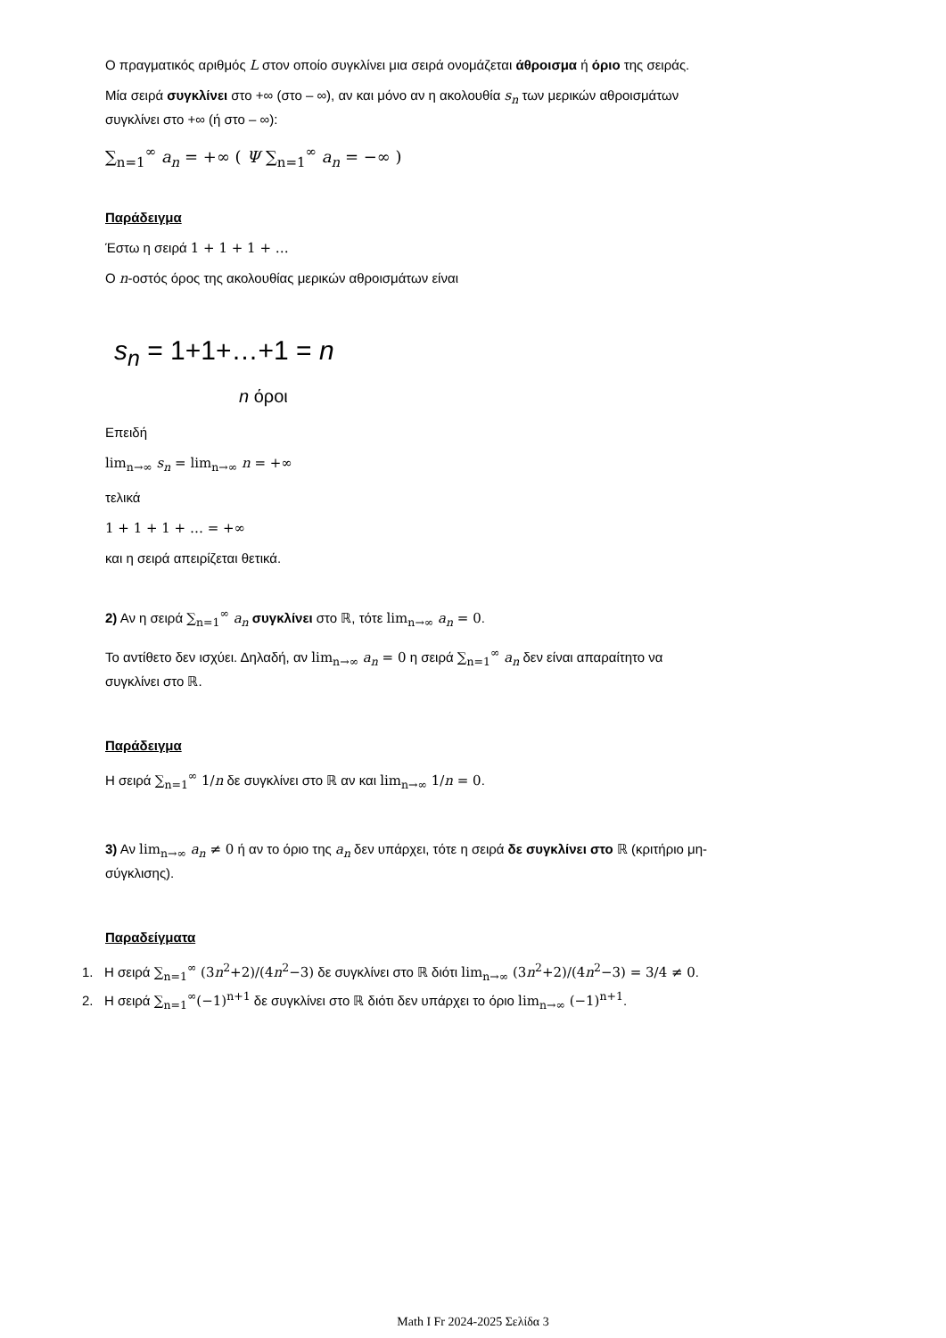Ο πραγματικός αριθμός L στον οποίο συγκλίνει μια σειρά ονομάζεται άθροισμα ή όριο της σειράς.
Μία σειρά συγκλίνει στο +∞ (στο – ∞), αν και μόνο αν η ακολουθία s<sub>n</sub> των μερικών αθροισμάτων συγκλίνει στο +∞ (ή στο – ∞):
∑<sub>n=1</sub><sup>∞</sup> a<sub>n</sub> = +∞ ( Ψ ∑<sub>n=1</sub><sup>∞</sup> a<sub>n</sub> = −∞ )
Παράδειγμα
Έστω η σειρά 1 + 1 + 1 + …
Ο n-οστός όρος της ακολουθίας μερικών αθροισμάτων είναι
s<sub>n</sub> = 1+1+…+1 = n
n όροι
Επειδή
lim<sub>n→∞</sub> s<sub>n</sub> = lim<sub>n→∞</sub> n = +∞
τελικά
1 + 1 + 1 + … = +∞
και η σειρά απειρίζεται θετικά.
2) Αν η σειρά ∑<sub>n=1</sub><sup>∞</sup> a<sub>n</sub> συγκλίνει στο ℝ, τότε lim<sub>n→∞</sub> a<sub>n</sub> = 0.
Το αντίθετο δεν ισχύει. Δηλαδή, αν lim<sub>n→∞</sub> a<sub>n</sub> = 0 η σειρά ∑<sub>n=1</sub><sup>∞</sup> a<sub>n</sub> δεν είναι απαραίτητο να συγκλίνει στο ℝ.
Παράδειγμα
Η σειρά ∑<sub>n=1</sub><sup>∞</sup> 1/n δε συγκλίνει στο ℝ αν και lim<sub>n→∞</sub> 1/n = 0.
3) Αν lim<sub>n→∞</sub> a<sub>n</sub> ≠ 0 ή αν το όριο της a<sub>n</sub> δεν υπάρχει, τότε η σειρά δε συγκλίνει στο ℝ (κριτήριο μη-σύγκλισης).
Παραδείγματα
1. Η σειρά ∑<sub>n=1</sub><sup>∞</sup> (3n<sup>2</sup>+2)/(4n<sup>2</sup>−3) δε συγκλίνει στο ℝ διότι lim<sub>n→∞</sub> (3n<sup>2</sup>+2)/(4n<sup>2</sup>−3) = 3/4 ≠ 0.
2. Η σειρά ∑<sub>n=1</sub><sup>∞</sup>(−1)<sup>n+1</sup> δε συγκλίνει στο ℝ διότι δεν υπάρχει το όριο lim<sub>n→∞</sub> (−1)<sup>n+1</sup>.
Math I Fr 2024-2025 Σελίδα 3